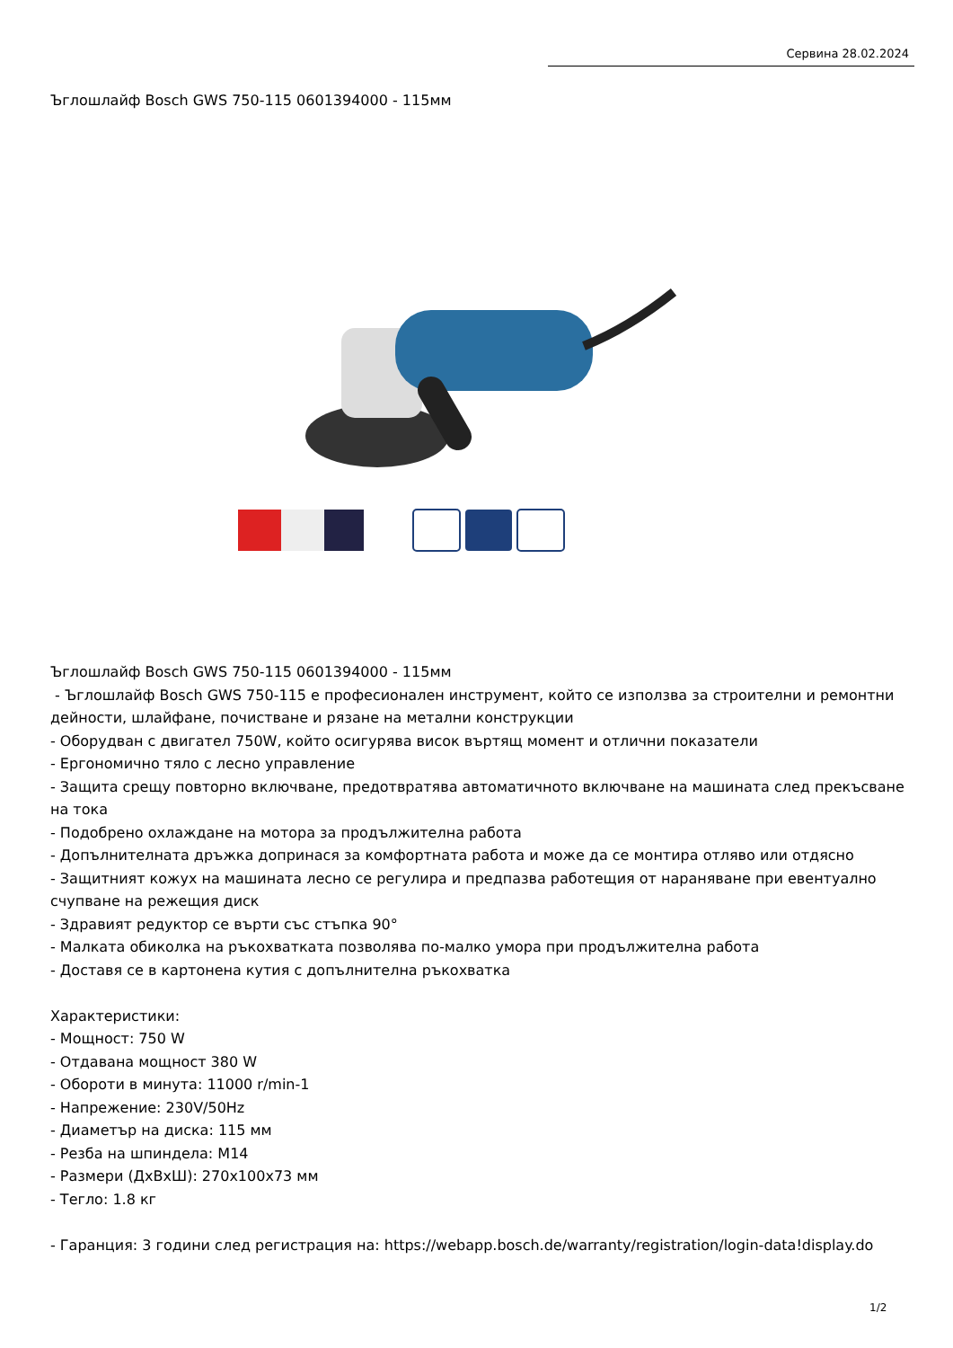Сервина 28.02.2024
Ъглошлайф Bosch GWS 750-115 0601394000 - 115мм
Ъглошлайф Bosch GWS 750-115 0601394000 - 115мм
- Ъглошлайф Bosch GWS 750-115 е професионален инструмент, който се използва за строителни и ремонтни дейности, шлайфане, почистване и рязане на метални конструкции
- Оборудван с двигател 750W, който осигурява висок въртящ момент и отлични показатели
- Ергономично тяло с лесно управление
- Защита срещу повторно включване, предотвратява автоматичното включване на машината след прекъсване на тока
- Подобрено охлаждане на мотора за продължителна работа
- Допълнителната дръжка допринася за комфортната работа и може да се монтира отляво или отдясно
- Защитният кожух на машината лесно се регулира и предпазва работещия от нараняване при евентуално счупване на режещия диск
- Здравият редуктор се върти със стъпка 90°
- Малката обиколка на ръкохватката позволява по-малко умора при продължителна работа
- Доставя се в картонена кутия с допълнителна ръкохватка
Характеристики:
- Мощност: 750 W
- Отдавана мощност 380 W
- Обороти в минута: 11000 r/min-1
- Напрежение: 230V/50Hz
- Диаметър на диска: 115 мм
- Резба на шпиндела: M14
- Размери (ДхВхШ): 270x100x73 мм
- Тегло: 1.8 кг
- Гаранция: 3 години след регистрация на: https://webapp.bosch.de/warranty/registration/login-data!display.do
1/2